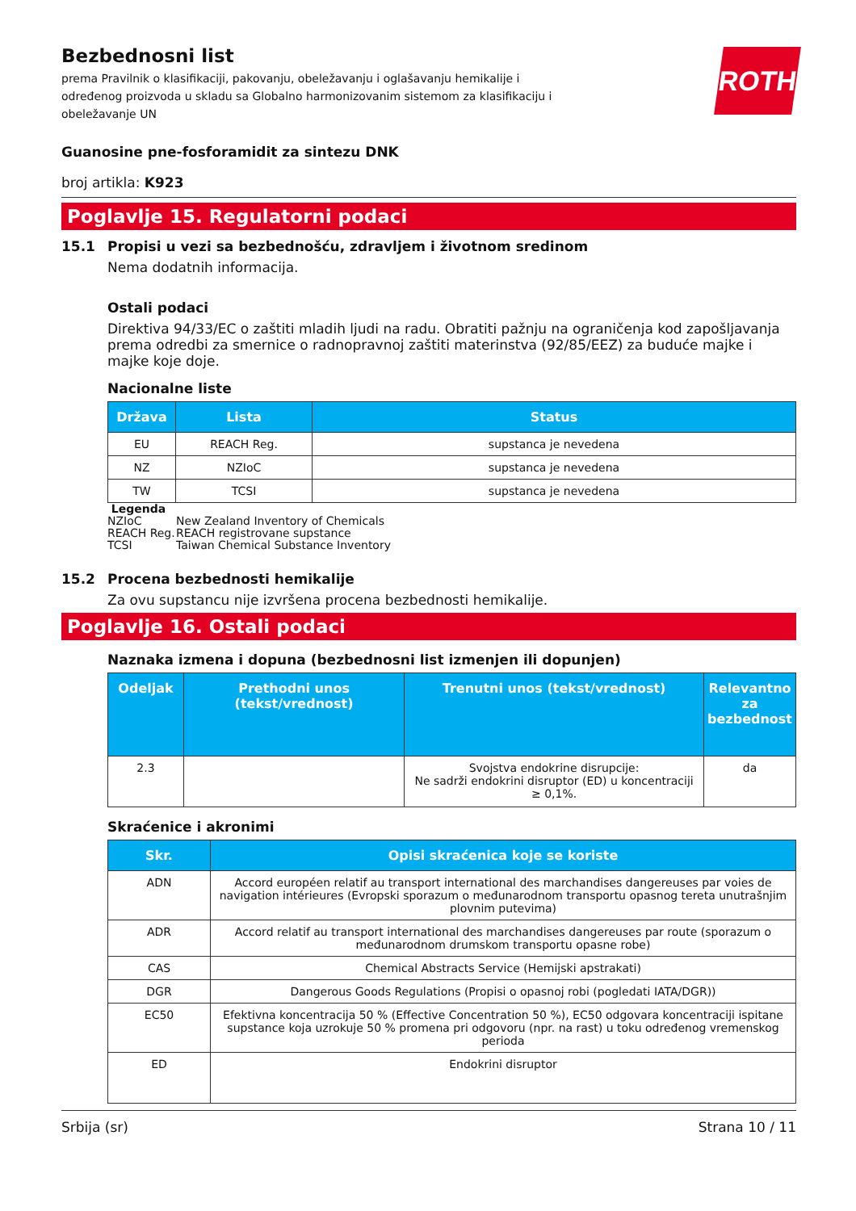Bezbednosni list
prema Pravilnik o klasifikaciji, pakovanju, obeležavanju i oglašavanju hemikalije i određenog proizvoda u skladu sa Globalno harmonizovanim sistemom za klasifikaciju i obeležavanje UN
ROTH
Guanosine pne-fosforamidit za sintezu DNK
broj artikla: K923
Poglavlje 15. Regulatorni podaci
15.1 Propisi u vezi sa bezbednošću, zdravljem i životnom sredinom
Nema dodatnih informacija.
Ostali podaci
Direktiva 94/33/EC o zaštiti mladih ljudi na radu. Obratiti pažnju na ograničenja kod zapošljavanja prema odredbi za smernice o radnopravnoj zaštiti materinstva (92/85/EEZ) za buduće majke i majke koje doje.
Nacionalne liste
| Država | Lista | Status |
| --- | --- | --- |
| EU | REACH Reg. | supstanca je nevedena |
| NZ | NZIoC | supstanca je nevedena |
| TW | TCSI | supstanca je nevedena |
Legenda
| NZIoC | New Zealand Inventory of Chemicals |
| REACH Reg. | REACH registrovane supstance |
| TCSI | Taiwan Chemical Substance Inventory |
15.2 Procena bezbednosti hemikalije
Za ovu supstancu nije izvršena procena bezbednosti hemikalije.
Poglavlje 16. Ostali podaci
Naznaka izmena i dopuna (bezbednosni list izmenjen ili dopunjen)
| Odeljak | Prethodni unos (tekst/vrednost) | Trenutni unos (tekst/vrednost) | Relevantno za bezbednost |
| --- | --- | --- | --- |
| 2.3 | | Svojstva endokrine disrupcije: Ne sadrži endokrini disruptor (ED) u koncentraciji ≥ 0,1%. | da |
Skraćenice i akronimi
| Skr. | Opisi skraćenica koje se koriste |
| --- | --- |
| ADN | Accord européen relatif au transport international des marchandises dangereuses par voies de navigation intérieures (Evropski sporazum o međunarodnom transportu opasnog tereta unutrašnjim plovnim putevima) |
| ADR | Accord relatif au transport international des marchandises dangereuses par route (sporazum o međunarodnom drumskom transportu opasne robe) |
| CAS | Chemical Abstracts Service (Hemijski apstrakati) |
| DGR | Dangerous Goods Regulations (Propisi o opasnoj robi (pogledati IATA/DGR)) |
| EC50 | Efektivna koncentracija 50 % (Effective Concentration 50 %), EC50 odgovara koncentraciji ispitane supstance koja uzrokuje 50 % promena pri odgovoru (npr. na rast) u toku određenog vremenskog perioda |
| ED | Endokrini disruptor |
Srbija (sr) Strana 10 / 11